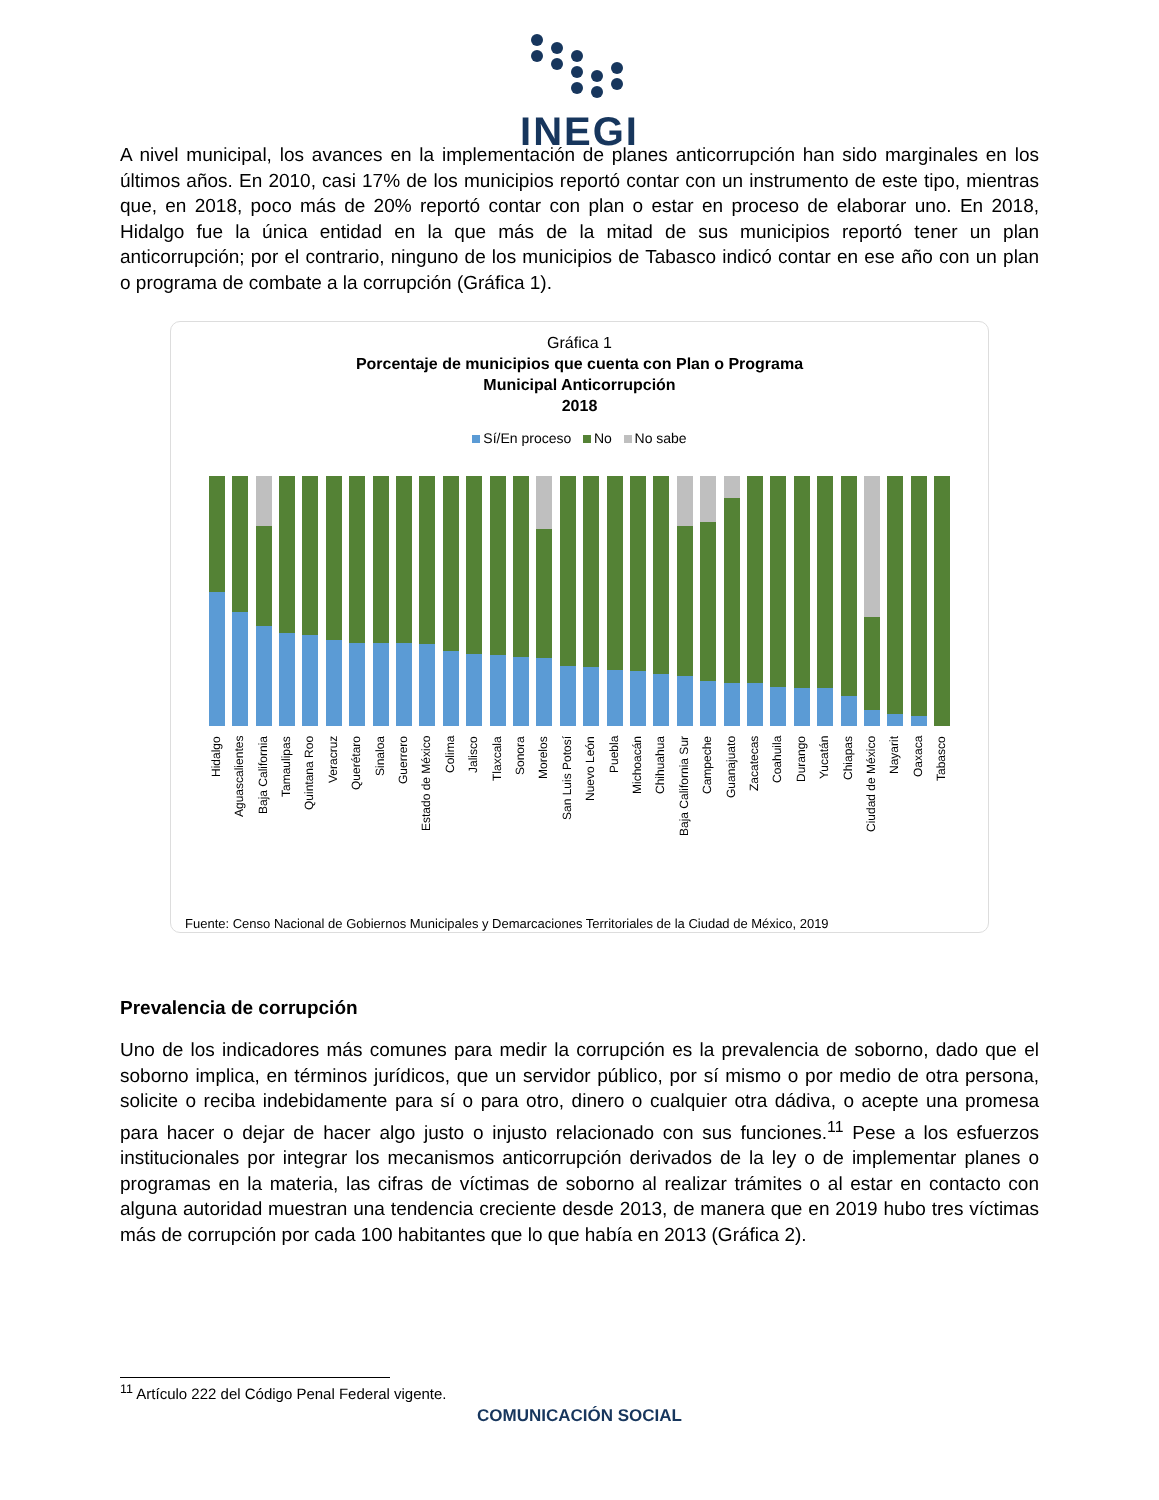INEGI
A nivel municipal, los avances en la implementación de planes anticorrupción han sido marginales en los últimos años. En 2010, casi 17% de los municipios reportó contar con un instrumento de este tipo, mientras que, en 2018, poco más de 20% reportó contar con plan o estar en proceso de elaborar uno. En 2018, Hidalgo fue la única entidad en la que más de la mitad de sus municipios reportó tener un plan anticorrupción; por el contrario, ninguno de los municipios de Tabasco indicó contar en ese año con un plan o programa de combate a la corrupción (Gráfica 1).
Gráfica 1
Porcentaje de municipios que cuenta con Plan o Programa
Municipal Anticorrupción
2018
Sí/En proceso No No sabe
Hidalgo Aguascalientes Baja California Tamaulipas Quintana Roo Veracruz Querétaro Sinaloa Guerrero Estado de México Colima Jalisco Tlaxcala Sonora Morelos San Luis Potosí Nuevo León Puebla Michoacán Chihuahua Baja California Sur Campeche Guanajuato Zacatecas Coahuila Durango Yucatán Chiapas Ciudad de México Nayarit Oaxaca Tabasco
Fuente: Censo Nacional de Gobiernos Municipales y Demarcaciones Territoriales de la Ciudad de México, 2019
Prevalencia de corrupción
Uno de los indicadores más comunes para medir la corrupción es la prevalencia de soborno, dado que el soborno implica, en términos jurídicos, que un servidor público, por sí mismo o por medio de otra persona, solicite o reciba indebidamente para sí o para otro, dinero o cualquier otra dádiva, o acepte una promesa para hacer o dejar de hacer algo justo o injusto relacionado con sus funciones.<sup>11</sup> Pese a los esfuerzos institucionales por integrar los mecanismos anticorrupción derivados de la ley o de implementar planes o programas en la materia, las cifras de víctimas de soborno al realizar trámites o al estar en contacto con alguna autoridad muestran una tendencia creciente desde 2013, de manera que en 2019 hubo tres víctimas más de corrupción por cada 100 habitantes que lo que había en 2013 (Gráfica 2).
<sup>11</sup> Artículo 222 del Código Penal Federal vigente.
COMUNICACIÓN SOCIAL